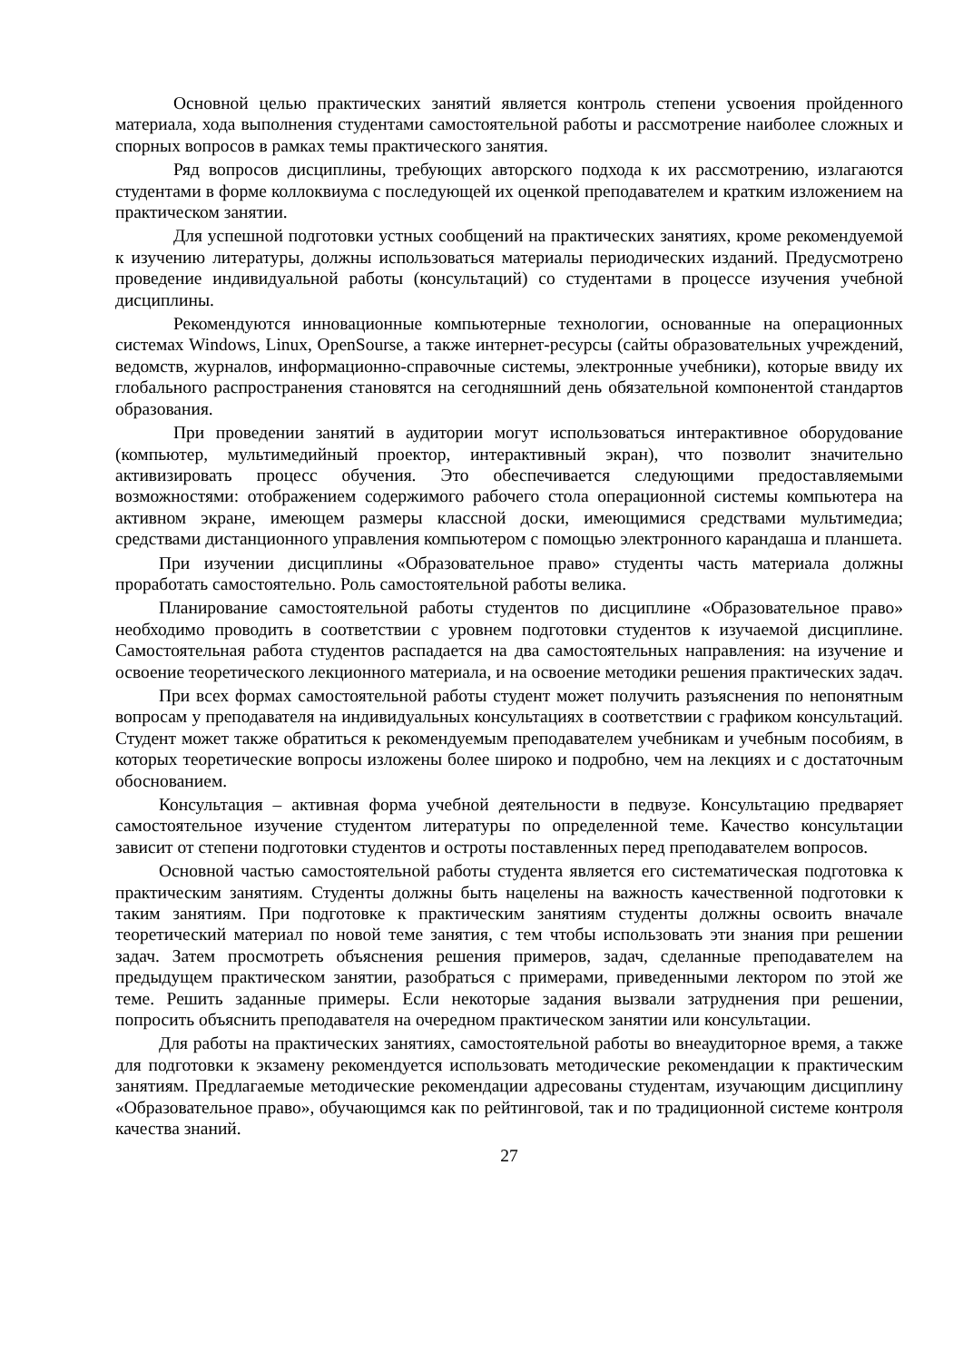Основной целью практических занятий является контроль степени усвоения пройденного материала, хода выполнения студентами самостоятельной работы и рассмотрение наиболее сложных и спорных вопросов в рамках темы практического занятия.
Ряд вопросов дисциплины, требующих авторского подхода к их рассмотрению, излагаются студентами в форме коллоквиума с последующей их оценкой преподавателем и кратким изложением на практическом занятии.
Для успешной подготовки устных сообщений на практических занятиях, кроме рекомендуемой к изучению литературы, должны использоваться материалы периодических изданий. Предусмотрено проведение индивидуальной работы (консультаций) со студентами в процессе изучения учебной дисциплины.
Рекомендуются инновационные компьютерные технологии, основанные на операционных системах Windows, Linux, OpenSourse, а также интернет-ресурсы (сайты образовательных учреждений, ведомств, журналов, информационно-справочные системы, электронные учебники), которые ввиду их глобального распространения становятся на сегодняшний день обязательной компонентой стандартов образования.
При проведении занятий в аудитории могут использоваться интерактивное оборудование (компьютер, мультимедийный проектор, интерактивный экран), что позволит значительно активизировать процесс обучения. Это обеспечивается следующими предоставляемыми возможностями: отображением содержимого рабочего стола операционной системы компьютера на активном экране, имеющем размеры классной доски, имеющимися средствами мультимедиа; средствами дистанционного управления компьютером с помощью электронного карандаша и планшета.
При изучении дисциплины «Образовательное право» студенты часть материала должны проработать самостоятельно. Роль самостоятельной работы велика.
Планирование самостоятельной работы студентов по дисциплине «Образовательное право» необходимо проводить в соответствии с уровнем подготовки студентов к изучаемой дисциплине. Самостоятельная работа студентов распадается на два самостоятельных направления: на изучение и освоение теоретического лекционного материала, и на освоение методики решения практических задач.
При всех формах самостоятельной работы студент может получить разъяснения по непонятным вопросам у преподавателя на индивидуальных консультациях в соответствии с графиком консультаций. Студент может также обратиться к рекомендуемым преподавателем учебникам и учебным пособиям, в которых теоретические вопросы изложены более широко и подробно, чем на лекциях и с достаточным обоснованием.
Консультация – активная форма учебной деятельности в педвузе. Консультацию предваряет самостоятельное изучение студентом литературы по определенной теме. Качество консультации зависит от степени подготовки студентов и остроты поставленных перед преподавателем вопросов.
Основной частью самостоятельной работы студента является его систематическая подготовка к практическим занятиям. Студенты должны быть нацелены на важность качественной подготовки к таким занятиям. При подготовке к практическим занятиям студенты должны освоить вначале теоретический материал по новой теме занятия, с тем чтобы использовать эти знания при решении задач. Затем просмотреть объяснения решения примеров, задач, сделанные преподавателем на предыдущем практическом занятии, разобраться с примерами, приведенными лектором по этой же теме. Решить заданные примеры. Если некоторые задания вызвали затруднения при решении, попросить объяснить преподавателя на очередном практическом занятии или консультации.
Для работы на практических занятиях, самостоятельной работы во внеаудиторное время, а также для подготовки к экзамену рекомендуется использовать методические рекомендации к практическим занятиям. Предлагаемые методические рекомендации адресованы студентам, изучающим дисциплину «Образовательное право», обучающимся как по рейтинговой, так и по традиционной системе контроля качества знаний.
27